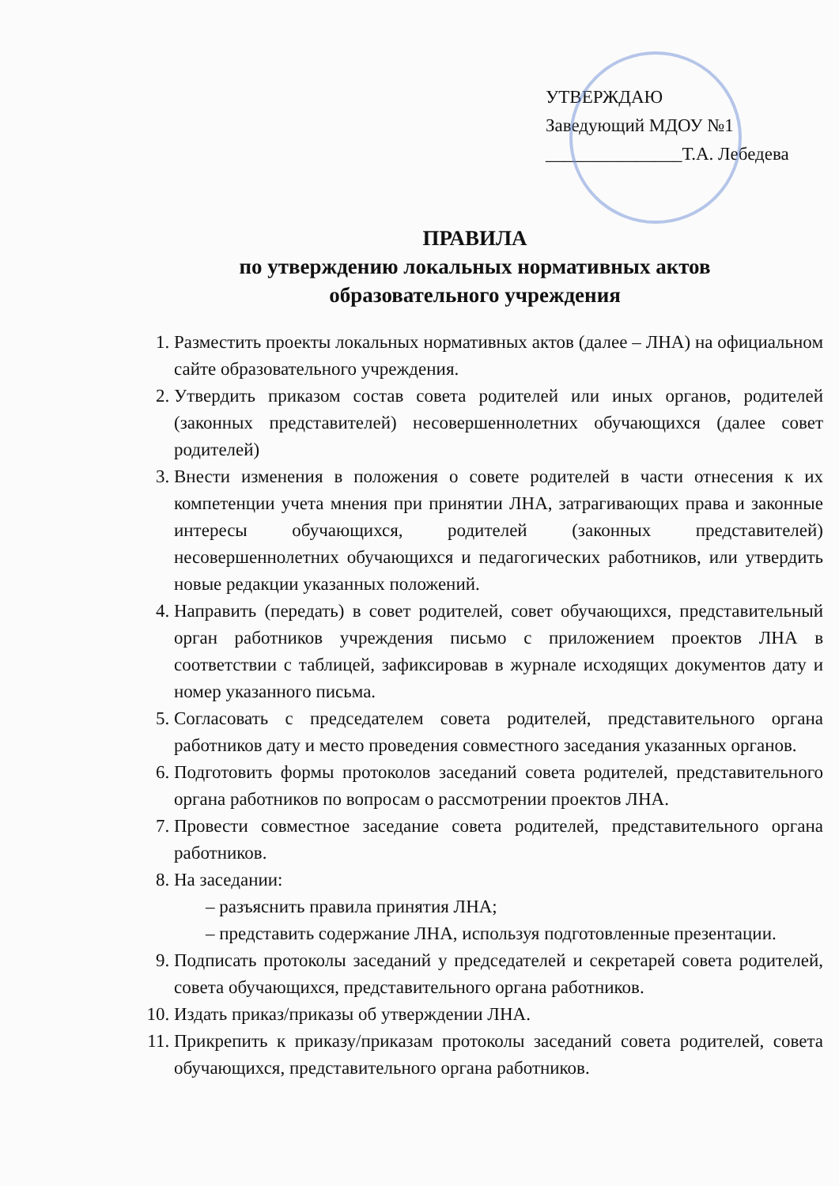УТВЕРЖДАЮ
Заведующий МДОУ №1
_______________Т.А. Лебедева
ПРАВИЛА
по утверждению локальных нормативных актов
образовательного учреждения
1. Разместить проекты локальных нормативных актов (далее – ЛНА) на официальном сайте образовательного учреждения.
2. Утвердить приказом состав совета родителей или иных органов, родителей (законных представителей) несовершеннолетних обучающихся (далее совет родителей)
3. Внести изменения в положения о совете родителей в части отнесения к их компетенции учета мнения при принятии ЛНА, затрагивающих права и законные интересы обучающихся, родителей (законных представителей) несовершеннолетних обучающихся и педагогических работников, или утвердить новые редакции указанных положений.
4. Направить (передать) в совет родителей, совет обучающихся, представительный орган работников учреждения письмо с приложением проектов ЛНА в соответствии с таблицей, зафиксировав в журнале исходящих документов дату и номер указанного письма.
5. Согласовать с председателем совета родителей, представительного органа работников дату и место проведения совместного заседания указанных органов.
6. Подготовить формы протоколов заседаний совета родителей, представительного органа работников по вопросам о рассмотрении проектов ЛНА.
7. Провести совместное заседание совета родителей, представительного органа работников.
8. На заседании:
– разъяснить правила принятия ЛНА;
– представить содержание ЛНА, используя подготовленные презентации.
9. Подписать протоколы заседаний у председателей и секретарей совета родителей, совета обучающихся, представительного органа работников.
10. Издать приказ/приказы об утверждении ЛНА.
11. Прикрепить к приказу/приказам протоколы заседаний совета родителей, совета обучающихся, представительного органа работников.